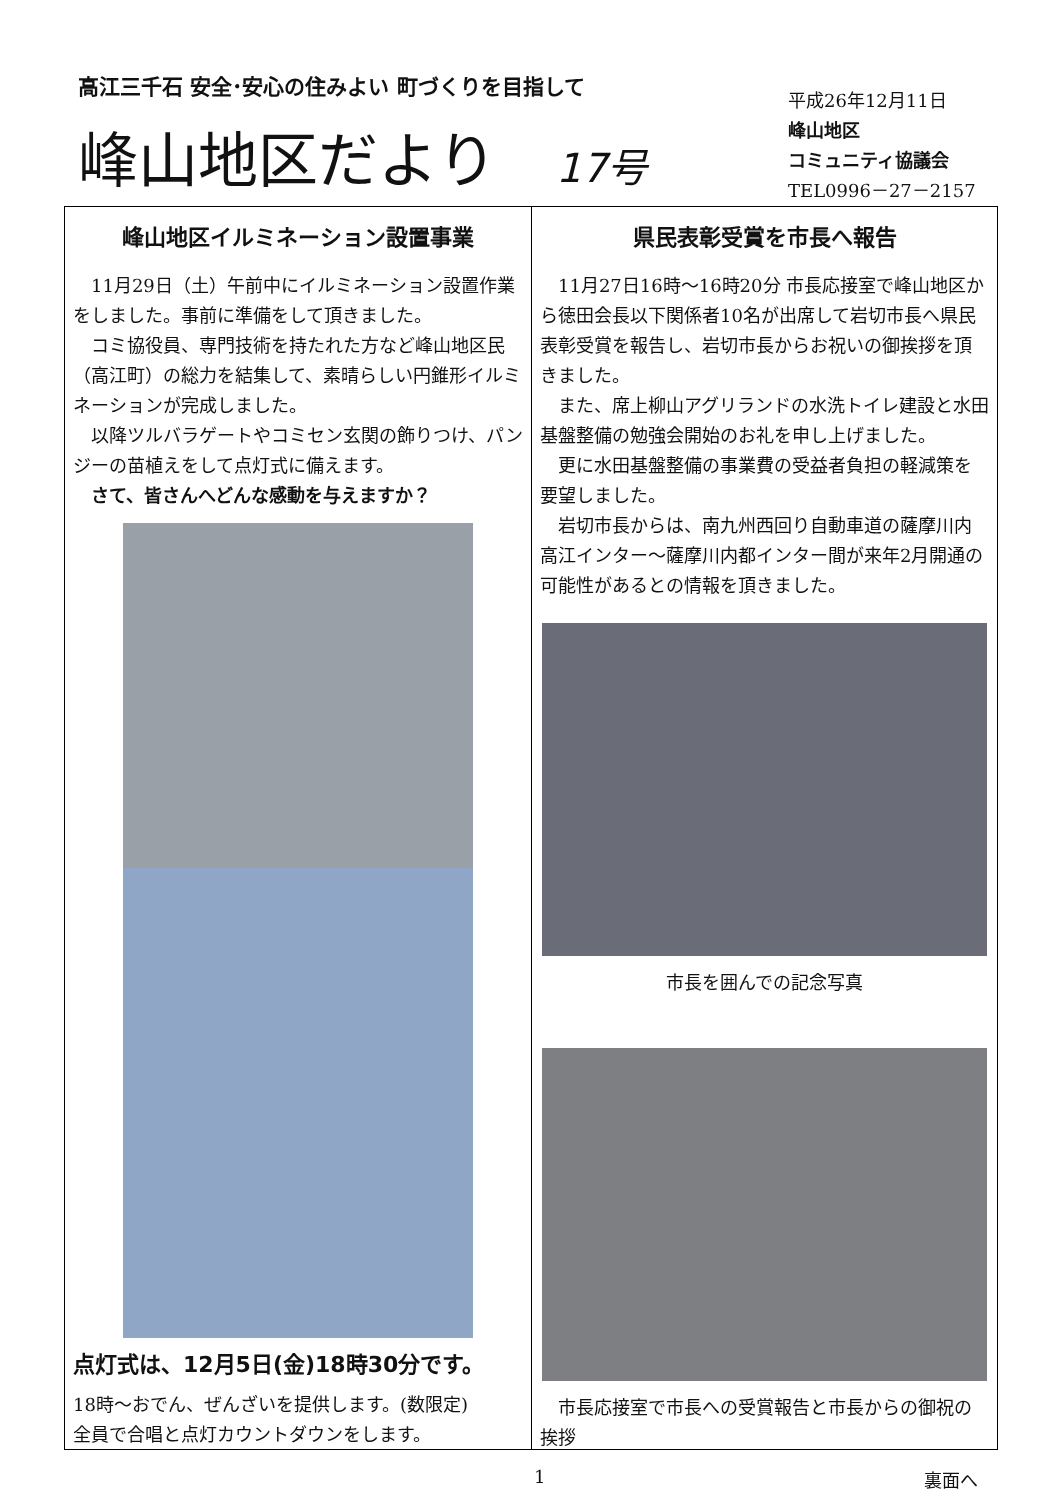高江三千石 安全･安心の住みよい 町づくりを目指して
峰山地区だより 17号
平成26年12月11日
峰山地区
コミュニティ協議会
TEL0996－27－2157
峰山地区イルミネーション設置事業
11月29日（土）午前中にイルミネーション設置作業をしました。事前に準備をして頂きました。
コミ協役員、専門技術を持たれた方など峰山地区民（高江町）の総力を結集して、素晴らしい円錐形イルミネーションが完成しました。
以降ツルバラゲートやコミセン玄関の飾りつけ、パンジーの苗植えをして点灯式に備えます。
さて、皆さんへどんな感動を与えますか？
点灯式は、12月5日(金)18時30分です。
18時～おでん、ぜんざいを提供します。(数限定)
全員で合唱と点灯カウントダウンをします。
県民表彰受賞を市長へ報告
11月27日16時～16時20分 市長応接室で峰山地区から徳田会長以下関係者10名が出席して岩切市長へ県民表彰受賞を報告し、岩切市長からお祝いの御挨拶を頂きました。
また、席上柳山アグリランドの水洗トイレ建設と水田基盤整備の勉強会開始のお礼を申し上げました。
更に水田基盤整備の事業費の受益者負担の軽減策を要望しました。
岩切市長からは、南九州西回り自動車道の薩摩川内高江インター～薩摩川内都インター間が来年2月開通の可能性があるとの情報を頂きました。
市長を囲んでの記念写真
市長応接室で市長への受賞報告と市長からの御祝の挨拶
1 裏面へ